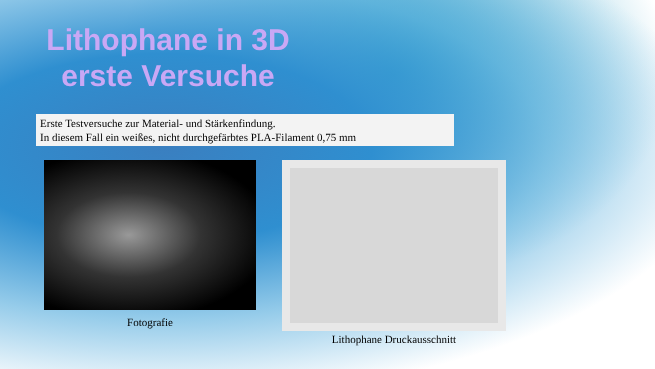Lithophane in 3D
erste Versuche
Erste Testversuche zur Material- und Stärkenfindung.
In diesem Fall ein weißes, nicht durchgefärbtes PLA-Filament 0,75 mm
Fotografie
Lithophane Druckausschnitt